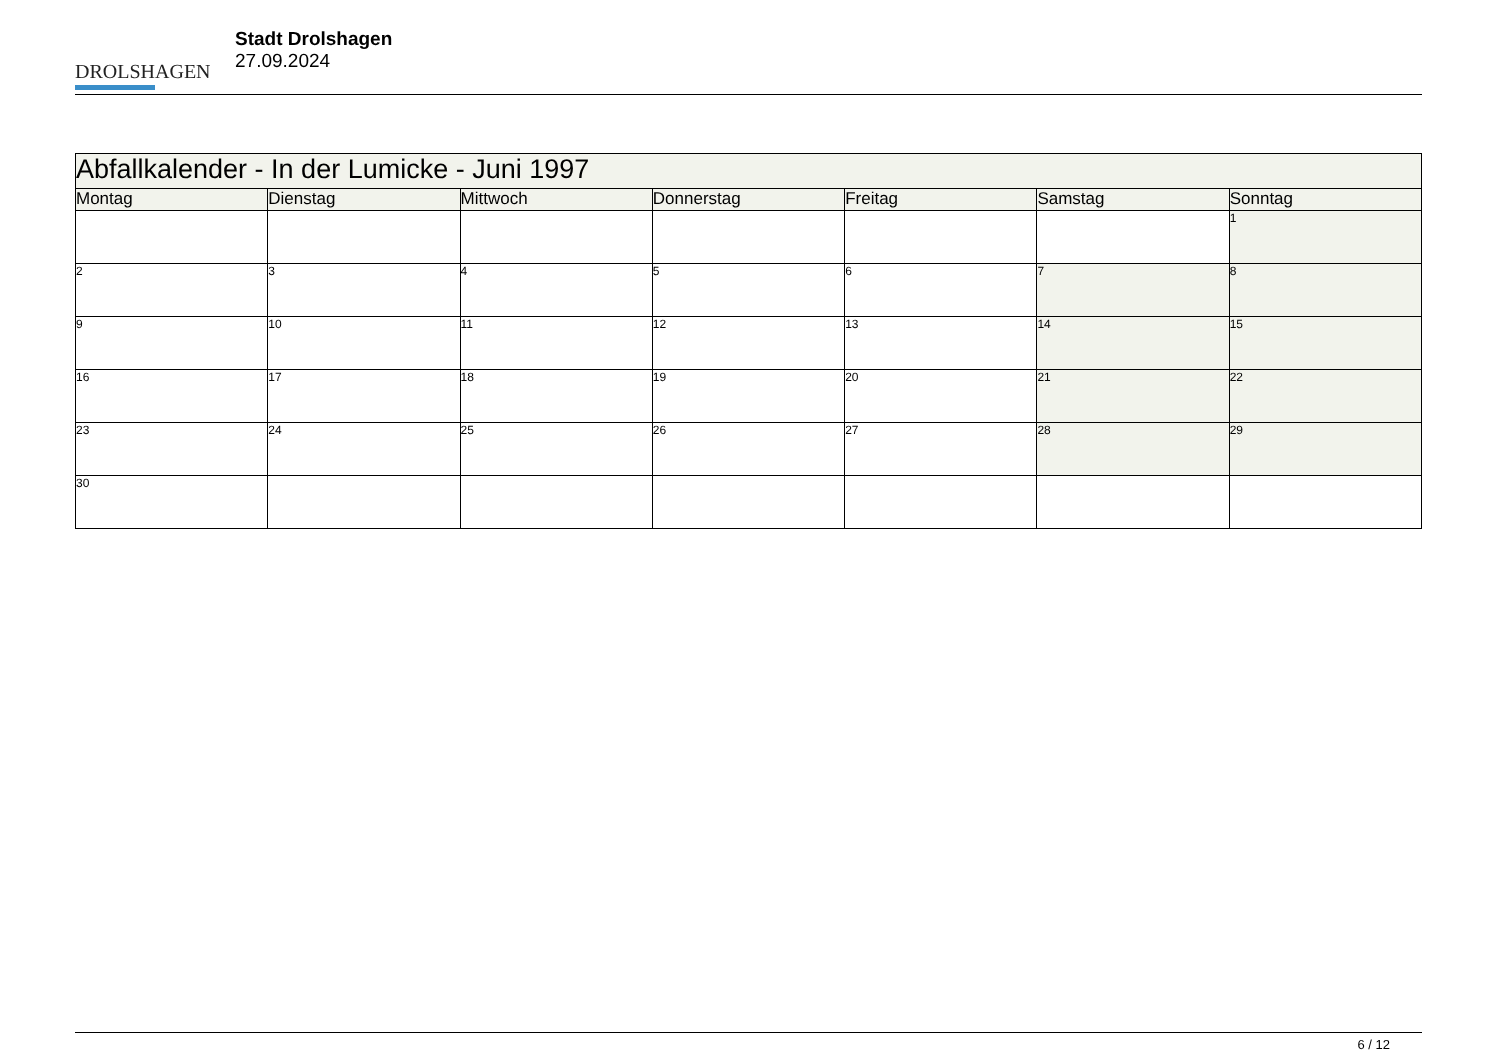DROLSHAGEN
Stadt Drolshagen
27.09.2024
| Abfallkalender - In der Lumicke - Juni 1997 | | | | | | |
| Montag | Dienstag | Mittwoch | Donnerstag | Freitag | Samstag | Sonntag |
| | | | | | | 1 |
| 2 | 3 | 4 | 5 | 6 | 7 | 8 |
| 9 | 10 | 11 | 12 | 13 | 14 | 15 |
| 16 | 17 | 18 | 19 | 20 | 21 | 22 |
| 23 | 24 | 25 | 26 | 27 | 28 | 29 |
| 30 | | | | | | |
6 / 12